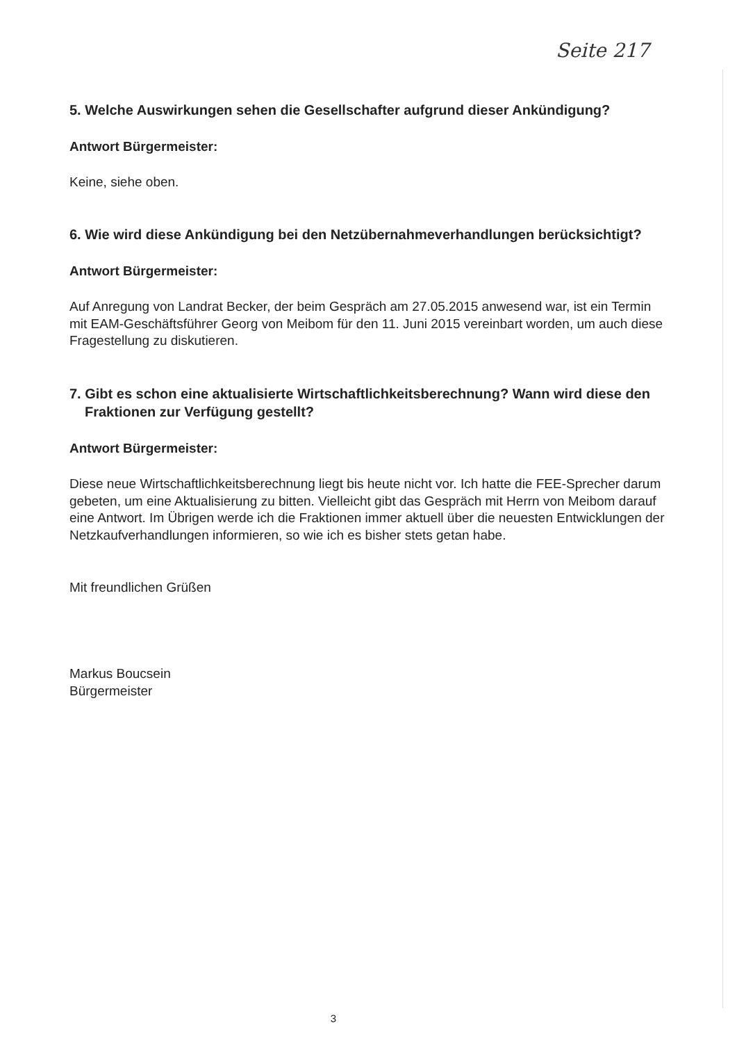Seite 217
5. Welche Auswirkungen sehen die Gesellschafter aufgrund dieser Ankündigung?
Antwort Bürgermeister:
Keine, siehe oben.
6. Wie wird diese Ankündigung bei den Netzübernahmeverhandlungen berücksichtigt?
Antwort Bürgermeister:
Auf Anregung von Landrat Becker, der beim Gespräch am 27.05.2015 anwesend war, ist ein Termin mit EAM-Geschäftsführer Georg von Meibom für den 11. Juni 2015 vereinbart worden, um auch diese Fragestellung zu diskutieren.
7. Gibt es schon eine aktualisierte Wirtschaftlichkeitsberechnung? Wann wird diese den Fraktionen zur Verfügung gestellt?
Antwort Bürgermeister:
Diese neue Wirtschaftlichkeitsberechnung liegt bis heute nicht vor. Ich hatte die FEE-Sprecher darum gebeten, um eine Aktualisierung zu bitten. Vielleicht gibt das Gespräch mit Herrn von Meibom darauf eine Antwort. Im Übrigen werde ich die Fraktionen immer aktuell über die neuesten Entwicklungen der Netzkaufverhandlungen informieren, so wie ich es bisher stets getan habe.
Mit freundlichen Grüßen
Markus Boucsein
Bürgermeister
3